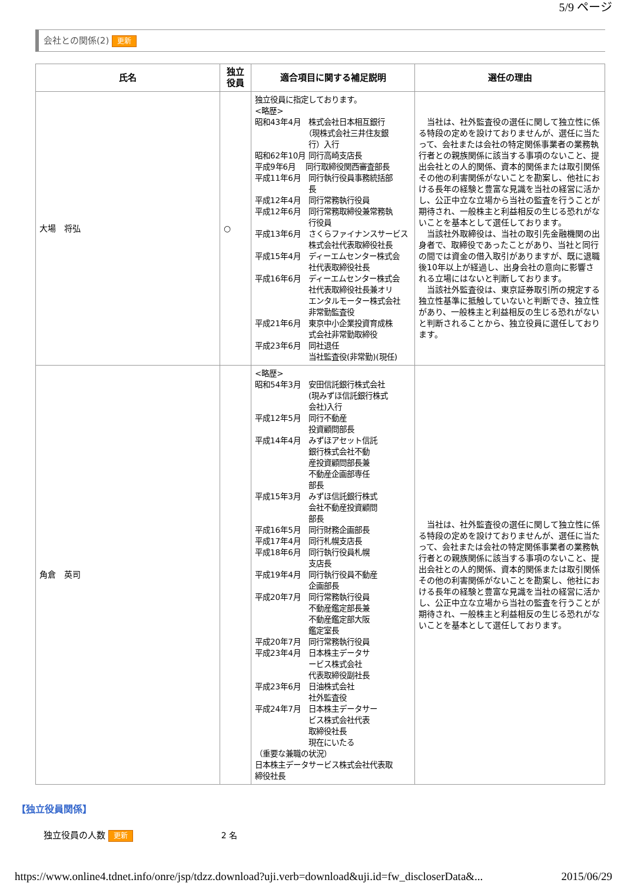5/9 ページ
会社との関係(2) 更新
| 氏名 | 独立 役員 | 適合項目に関する補足説明 | 選任の理由 |
| --- | --- | --- | --- |
| 大場 将弘 | ○ | 独立役員に指定しております。 <略歴> 昭和43年4月 株式会社日本相互銀行 （現株式会社三井住友銀 行）入行 昭和62年10月 同行高崎支店長 平成9年6月 同行取締役関西審査部長 平成11年6月 同行執行役員事務統括部 長 平成12年4月 同行常務執行役員 平成12年6月 同行常務取締役兼常務執 行役員 平成13年6月 さくらファイナンスサービス 株式会社代表取締役社長 平成15年4月 ディーエムセンター株式会 社代表取締役社長 平成16年6月 ディーエムセンター株式会 社代表取締役社長兼オリ エンタルモーター株式会社 非常勤監査役 平成21年6月 東京中小企業投資育成株 式会社非常勤取締役 平成23年6月 同社退任 当社監査役(非常勤)(現任) | 当社は、社外監査役の選任に関して独立性に係る特段の定めを設けておりませんが、選任に当たって、会社または会社の特定関係事業者の業務執行者との親族関係に該当する事項のないこと、提出会社との人的関係、資本的関係または取引関係その他の利害関係がないことを勘案し、他社における長年の経験と豊富な見識を当社の経営に活かし、公正中立な立場から当社の監査を行うことが期待され、一般株主と利益相反の生じる恐れがないことを基本として選任しております。 当該社外取締役は、当社の取引先金融機関の出身者で、取締役であったことがあり、当社と同行の間では資金の借入取引がありますが、既に退職後10年以上が経過し、出身会社の意向に影響される立場にはないと判断しております。 当該社外監査役は、東京証券取引所の規定する独立性基準に抵触していないと判断でき、独立性があり、一般株主と利益相反の生じる恐れがないと判断されることから、独立役員に選任しております。 |
| 角倉 英司 | | <略歴> 昭和54年3月 安田信託銀行株式会社 (現みずほ信託銀行株式 会社)入行 平成12年5月 同行不動産 投資顧問部長 平成14年4月 みずほアセット信託 銀行株式会社不動 産投資顧問部長兼 不動産企画部専任 部長 平成15年3月 みずほ信託銀行株式 会社不動産投資顧問 部長 平成16年5月 同行財務企画部長 平成17年4月 同行札幌支店長 平成18年6月 同行執行役員札幌 支店長 平成19年4月 同行執行役員不動産 企画部長 平成20年7月 同行常務執行役員 不動産鑑定部長兼 不動産鑑定部大阪 鑑定室長 平成20年7月 同行常務執行役員 平成23年4月 日本株主データサ ービス株式会社 代表取締役副社長 平成23年6月 日油株式会社 社外監査役 平成24年7月 日本株主データサー ビス株式会社代表 取締役社長 現在にいたる （重要な兼職の状況） 日本株主データサービス株式会社代表取 締役社長 | 当社は、社外監査役の選任に関して独立性に係る特段の定めを設けておりませんが、選任に当たって、会社または会社の特定関係事業者の業務執行者との親族関係に該当する事項のないこと、提出会社との人的関係、資本的関係または取引関係その他の利害関係がないことを勘案し、他社における長年の経験と豊富な見識を当社の経営に活かし、公正中立な立場から当社の監査を行うことが期待され、一般株主と利益相反の生じる恐れがないことを基本として選任しております。 |
【独立役員関係】
独立役員の人数 更新 2 名
https://www.online4.tdnet.info/onre/jsp/tdzz.download?uji.verb=download&uji.id=fw_discloserData&... 2015/06/29